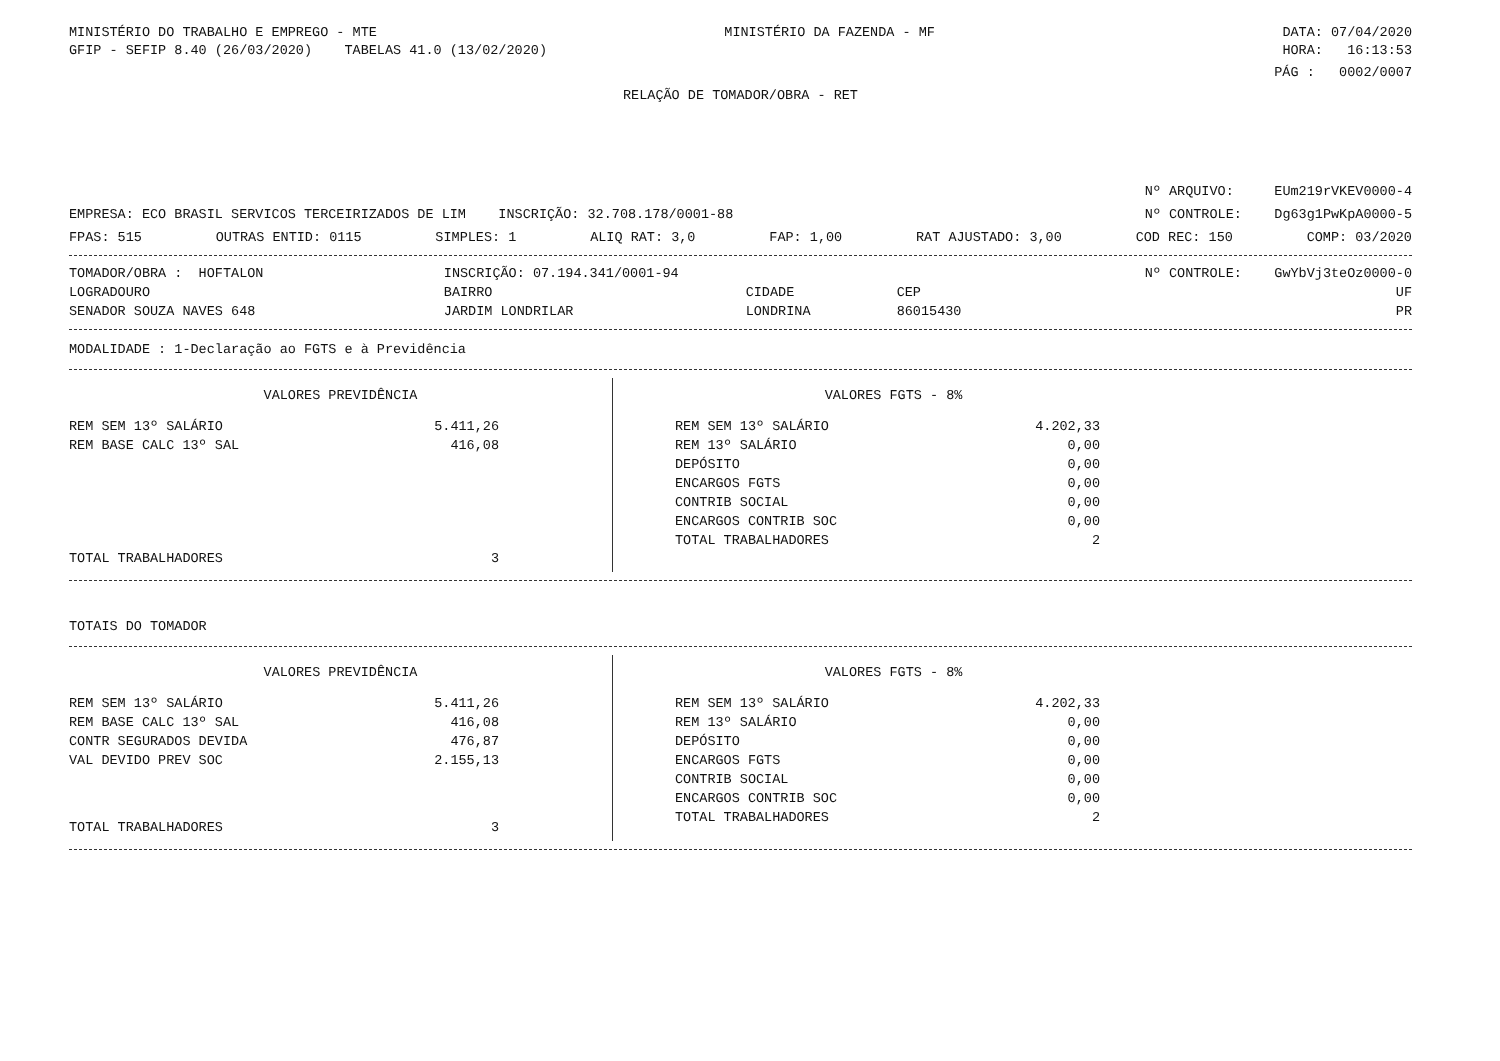MINISTÉRIO DO TRABALHO E EMPREGO - MTE MINISTÉRIO DA FAZENDA - MF DATA: 07/04/2020
GFIP - SEFIP 8.40 (26/03/2020) TABELAS 41.0 (13/02/2020) HORA: 16:13:53
PÁG : 0002/0007
RELAÇÃO DE TOMADOR/OBRA - RET
Nº ARQUIVO: EUm219rVKEV0000-4
EMPRESA: ECO BRASIL SERVICOS TERCEIRIZADOS DE LIM INSCRIÇÃO: 32.708.178/0001-88 Nº CONTROLE: Dg63g1PwKpA0000-5
FPAS: 515 OUTRAS ENTID: 0115 SIMPLES: 1 ALIQ RAT: 3,0 FAP: 1,00 RAT AJUSTADO: 3,00 COD REC: 150 COMP: 03/2020
| TOMADOR/OBRA : HOFTALON | INSCRIÇÃO: 07.194.341/0001-94 | | Nº CONTROLE: GwYbVj3teOz0000-0 | |
| LOGRADOURO | BAIRRO | CIDADE | CEP | UF |
| SENADOR SOUZA NAVES 648 | JARDIM LONDRILAR | LONDRINA | 86015430 | PR |
MODALIDADE : 1-Declaração ao FGTS e à Previdência
VALORES PREVIDÊNCIA
| REM SEM 13º SALÁRIO | 5.411,26 |
| REM BASE CALC 13º SAL | 416,08 |
| TOTAL TRABALHADORES | 3 |
VALORES FGTS - 8%
| REM SEM 13º SALÁRIO | 4.202,33 |
| REM 13º SALÁRIO | 0,00 |
| DEPÓSITO | 0,00 |
| ENCARGOS FGTS | 0,00 |
| CONTRIB SOCIAL | 0,00 |
| ENCARGOS CONTRIB SOC | 0,00 |
| TOTAL TRABALHADORES | 2 |
TOTAIS DO TOMADOR
VALORES PREVIDÊNCIA
| REM SEM 13º SALÁRIO | 5.411,26 |
| REM BASE CALC 13º SAL | 416,08 |
| CONTR SEGURADOS DEVIDA | 476,87 |
| VAL DEVIDO PREV SOC | 2.155,13 |
| TOTAL TRABALHADORES | 3 |
VALORES FGTS - 8%
| REM SEM 13º SALÁRIO | 4.202,33 |
| REM 13º SALÁRIO | 0,00 |
| DEPÓSITO | 0,00 |
| ENCARGOS FGTS | 0,00 |
| CONTRIB SOCIAL | 0,00 |
| ENCARGOS CONTRIB SOC | 0,00 |
| TOTAL TRABALHADORES | 2 |